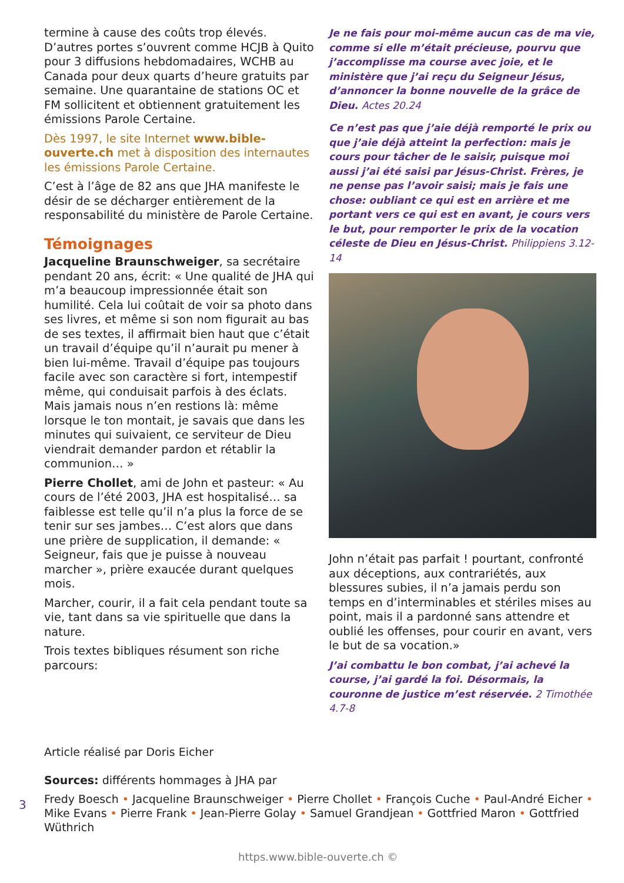termine à cause des coûts trop élevés. D’autres portes s’ouvrent comme HCJB à Quito pour 3 diffusions hebdomadaires, WCHB au Canada pour deux quarts d’heure gratuits par semaine. Une quarantaine de stations OC et FM sollicitent et obtiennent gratuitement les émissions Parole Certaine.
Dès 1997, le site Internet www.bible-ouverte.ch met à disposition des internautes les émissions Parole Certaine.
C’est à l’âge de 82 ans que JHA manifeste le désir de se décharger entièrement de la responsabilité du ministère de Parole Certaine.
Témoignages
Jacqueline Braunschweiger, sa secrétaire pendant 20 ans, écrit: « Une qualité de JHA qui m’a beaucoup impressionnée était son humilité. Cela lui coûtait de voir sa photo dans ses livres, et même si son nom figurait au bas de ses textes, il affirmait bien haut que c’était un travail d’équipe qu’il n’aurait pu mener à bien lui-même. Travail d’équipe pas toujours facile avec son caractère si fort, intempestif même, qui conduisait parfois à des éclats. Mais jamais nous n’en restions là: même lorsque le ton montait, je savais que dans les minutes qui suivaient, ce serviteur de Dieu viendrait demander pardon et rétablir la communion… »
Pierre Chollet, ami de John et pasteur: « Au cours de l’été 2003, JHA est hospitalisé… sa faiblesse est telle qu’il n’a plus la force de se tenir sur ses jambes… C’est alors que dans une prière de supplication, il demande: « Seigneur, fais que je puisse à nouveau marcher », prière exaucée durant quelques mois.
Marcher, courir, il a fait cela pendant toute sa vie, tant dans sa vie spirituelle que dans la nature.
Trois textes bibliques résument son riche parcours:
Je ne fais pour moi-même aucun cas de ma vie, comme si elle m’était précieuse, pourvu que j’accomplisse ma course avec joie, et le ministère que j’ai reçu du Seigneur Jésus, d’annoncer la bonne nouvelle de la grâce de Dieu. Actes 20.24
Ce n’est pas que j’aie déjà remporté le prix ou que j’aie déjà atteint la perfection: mais je cours pour tâcher de le saisir, puisque moi aussi j’ai été saisi par Jésus-Christ. Frères, je ne pense pas l’avoir saisi; mais je fais une chose: oubliant ce qui est en arrière et me portant vers ce qui est en avant, je cours vers le but, pour remporter le prix de la vocation céleste de Dieu en Jésus-Christ. Philippiens 3.12-14
John n’était pas parfait ! pourtant, confronté aux déceptions, aux contrariétés, aux blessures subies, il n’a jamais perdu son temps en d’interminables et stériles mises au point, mais il a pardonné sans attendre et oublié les offenses, pour courir en avant, vers le but de sa vocation.»
J’ai combattu le bon combat, j’ai achevé la course, j’ai gardé la foi. Désormais, la couronne de justice m’est réservée. 2 Timothée 4.7-8
Article réalisé par Doris Eicher
Sources: différents hommages à JHA par
Fredy Boesch • Jacqueline Braunschweiger • Pierre Chollet • François Cuche • Paul-André Eicher • Mike Evans • Pierre Frank • Jean-Pierre Golay • Samuel Grandjean • Gottfried Maron • Gottfried Wüthrich
3
https.www.bible-ouverte.ch ©